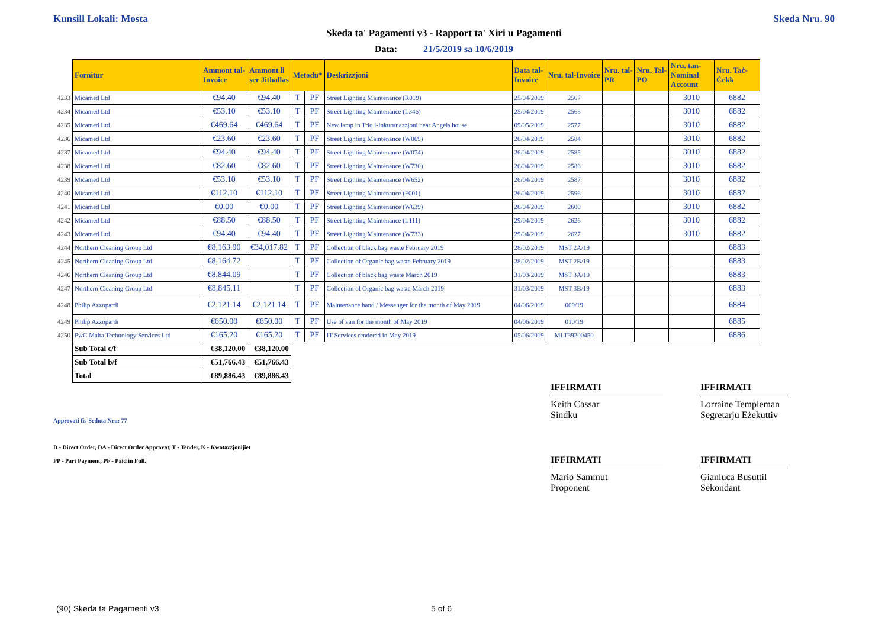Kunsill Lokali: Mosta Skeda Nru. 90
Skeda ta' Pagamenti v3 - Rapport ta' Xiri u Pagamenti
Data: 21/5/2019 sa 10/6/2019
| | Fornitur | Ammont tal- Invoice | Ammont li ser Jithallas | Metodu* | | Deskrizzjoni | Data tal- Invoice | Nru. tal-Invoice | Nru. tal- PR | Nru. Tal- PO | Nru. tan- Nominal Account | Nru. Taċ- Ċekk |
| 4233 | Micamed Ltd | €94.40 | €94.40 | T | PF | Street Lighting Maintenance (R019) | 25/04/2019 | 2567 | | | 3010 | 6882 |
| 4234 | Micamed Ltd | €53.10 | €53.10 | T | PF | Street Lighting Maintenance (L346) | 25/04/2019 | 2568 | | | 3010 | 6882 |
| 4235 | Micamed Ltd | €469.64 | €469.64 | T | PF | New lamp in Triq l-Inkurunazzjoni near Angels house | 09/05/2019 | 2577 | | | 3010 | 6882 |
| 4236 | Micamed Ltd | €23.60 | €23.60 | T | PF | Street Lighting Maintenance (W069) | 26/04/2019 | 2584 | | | 3010 | 6882 |
| 4237 | Micamed Ltd | €94.40 | €94.40 | T | PF | Street Lighting Maintenance (W074) | 26/04/2019 | 2585 | | | 3010 | 6882 |
| 4238 | Micamed Ltd | €82.60 | €82.60 | T | PF | Street Lighting Maintenance (W730) | 26/04/2019 | 2586 | | | 3010 | 6882 |
| 4239 | Micamed Ltd | €53.10 | €53.10 | T | PF | Street Lighting Maintenance (W652) | 26/04/2019 | 2587 | | | 3010 | 6882 |
| 4240 | Micamed Ltd | €112.10 | €112.10 | T | PF | Street Lighting Maintenance (F001) | 26/04/2019 | 2596 | | | 3010 | 6882 |
| 4241 | Micamed Ltd | €0.00 | €0.00 | T | PF | Street Lighting Maintenance (W639) | 26/04/2019 | 2600 | | | 3010 | 6882 |
| 4242 | Micamed Ltd | €88.50 | €88.50 | T | PF | Street Lighting Maintenance (L111) | 29/04/2019 | 2626 | | | 3010 | 6882 |
| 4243 | Micamed Ltd | €94.40 | €94.40 | T | PF | Street Lighting Maintenance (W733) | 29/04/2019 | 2627 | | | 3010 | 6882 |
| 4244 | Northern Cleaning Group Ltd | €8,163.90 | €34,017.82 | T | PF | Collection of black bag waste February 2019 | 28/02/2019 | MST 2A/19 | | | | 6883 |
| 4245 | Northern Cleaning Group Ltd | €8,164.72 | | T | PF | Collection of Organic bag waste February 2019 | 28/02/2019 | MST 2B/19 | | | | 6883 |
| 4246 | Northern Cleaning Group Ltd | €8,844.09 | | T | PF | Collection of black bag waste March 2019 | 31/03/2019 | MST 3A/19 | | | | 6883 |
| 4247 | Northern Cleaning Group Ltd | €8,845.11 | | T | PF | Collection of Organic bag waste March 2019 | 31/03/2019 | MST 3B/19 | | | | 6883 |
| 4248 | Philip Azzopardi | €2,121.14 | €2,121.14 | T | PF | Maintenance hand / Messenger for the month of May 2019 | 04/06/2019 | 009/19 | | | | 6884 |
| 4249 | Philip Azzopardi | €650.00 | €650.00 | T | PF | Use of van for the month of May 2019 | 04/06/2019 | 010/19 | | | | 6885 |
| 4250 | PwC Malta Technology Services Ltd | €165.20 | €165.20 | T | PF | IT Services rendered in May 2019 | 05/06/2019 | MLT39200450 | | | | 6886 |
| | Sub Total c/f | €38,120.00 | €38,120.00 | | | | | | | | | |
| | Sub Total b/f | €51,766.43 | €51,766.43 | | | | | | | | | |
| | Total | €89,886.43 | €89,886.43 | | | | | | | | | |
IFFIRMATI
Keith Cassar
Sindku
IFFIRMATI
Lorraine Templeman
Segretarju Eżekuttiv
Approvati fis-Seduta Nru: 77
D - Direct Order, DA - Direct Order Approvat, T - Tender, K - Kwotazzjonijiet
PP - Part Payment, PF - Paid in Full.
IFFIRMATI
Mario Sammut
Proponent
IFFIRMATI
Gianluca Busuttil
Sekondant
(90) Skeda ta Pagamenti v3 5 of 6